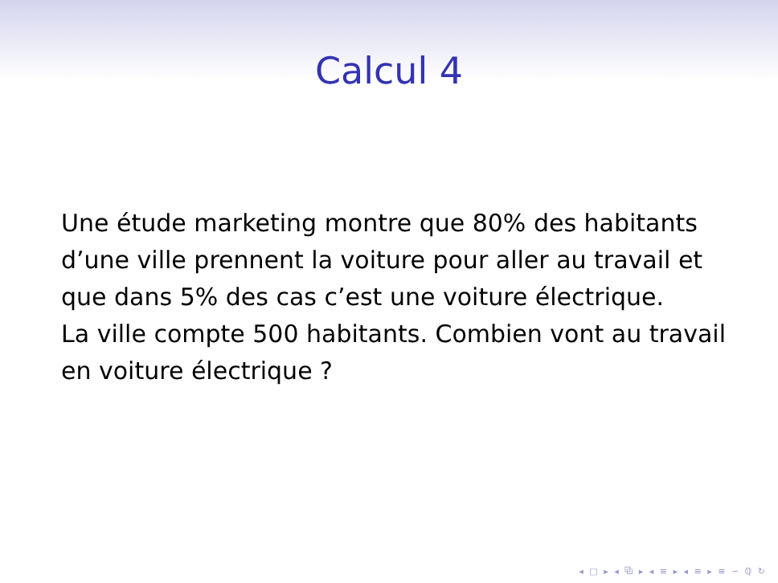Calcul 4
Une étude marketing montre que 80% des habitants d’une ville prennent la voiture pour aller au travail et que dans 5% des cas c’est une voiture électrique.
La ville compte 500 habitants. Combien vont au travail en voiture électrique ?
◂ □ ▸ ◂ ⧉ ▸ ◂ ≡ ▸ ◂ ≡ ▸ ≡ ∽ ℚ ↻